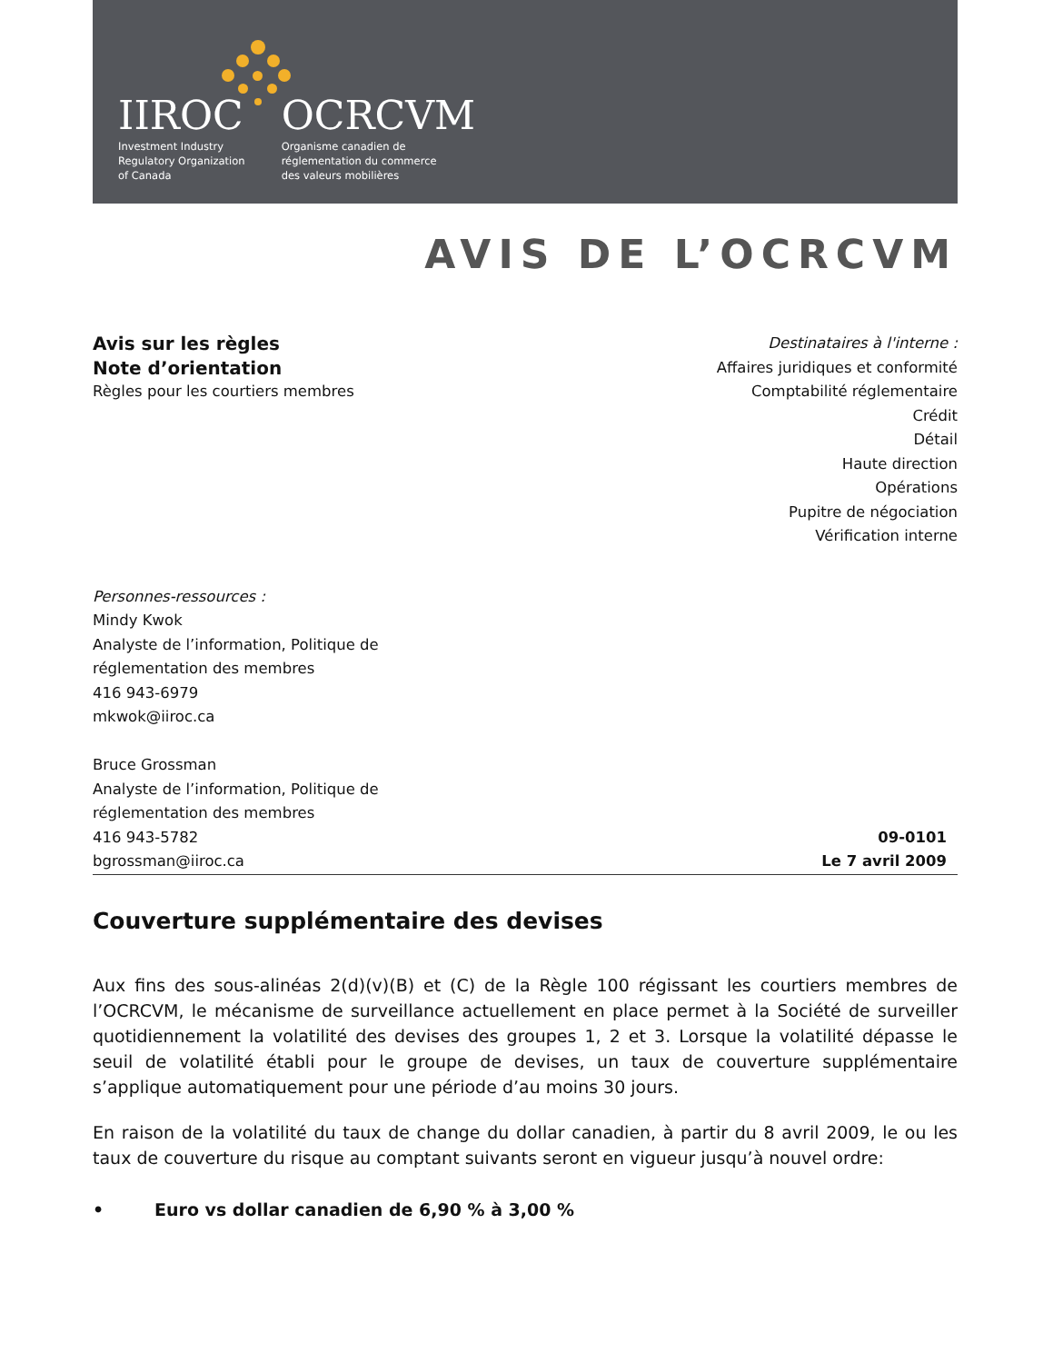IIROC
Investment Industry
Regulatory Organization
of Canada
OCRCVM
Organisme canadien de
réglementation du commerce
des valeurs mobilières
AVIS DE L’OCRCVM
Avis sur les règles
Note d’orientation
Règles pour les courtiers membres
Destinataires à l'interne :
Affaires juridiques et conformité
Comptabilité réglementaire
Crédit
Détail
Haute direction
Opérations
Pupitre de négociation
Vérification interne
Personnes-ressources :
Mindy Kwok
Analyste de l’information, Politique de
réglementation des membres
416 943-6979
mkwok@iiroc.ca
Bruce Grossman
Analyste de l’information, Politique de
réglementation des membres
416 943-5782
bgrossman@iiroc.ca
09-0101
Le 7 avril 2009
Couverture supplémentaire des devises
Aux fins des sous-alinéas 2(d)(v)(B) et (C) de la Règle 100 régissant les courtiers membres de l’OCRCVM, le mécanisme de surveillance actuellement en place permet à la Société de surveiller quotidiennement la volatilité des devises des groupes 1, 2 et 3. Lorsque la volatilité dépasse le seuil de volatilité établi pour le groupe de devises, un taux de couverture supplémentaire s’applique automatiquement pour une période d’au moins 30 jours.
En raison de la volatilité du taux de change du dollar canadien, à partir du 8 avril 2009, le ou les taux de couverture du risque au comptant suivants seront en vigueur jusqu’à nouvel ordre:
• Euro vs dollar canadien de 6,90 % à 3,00 %